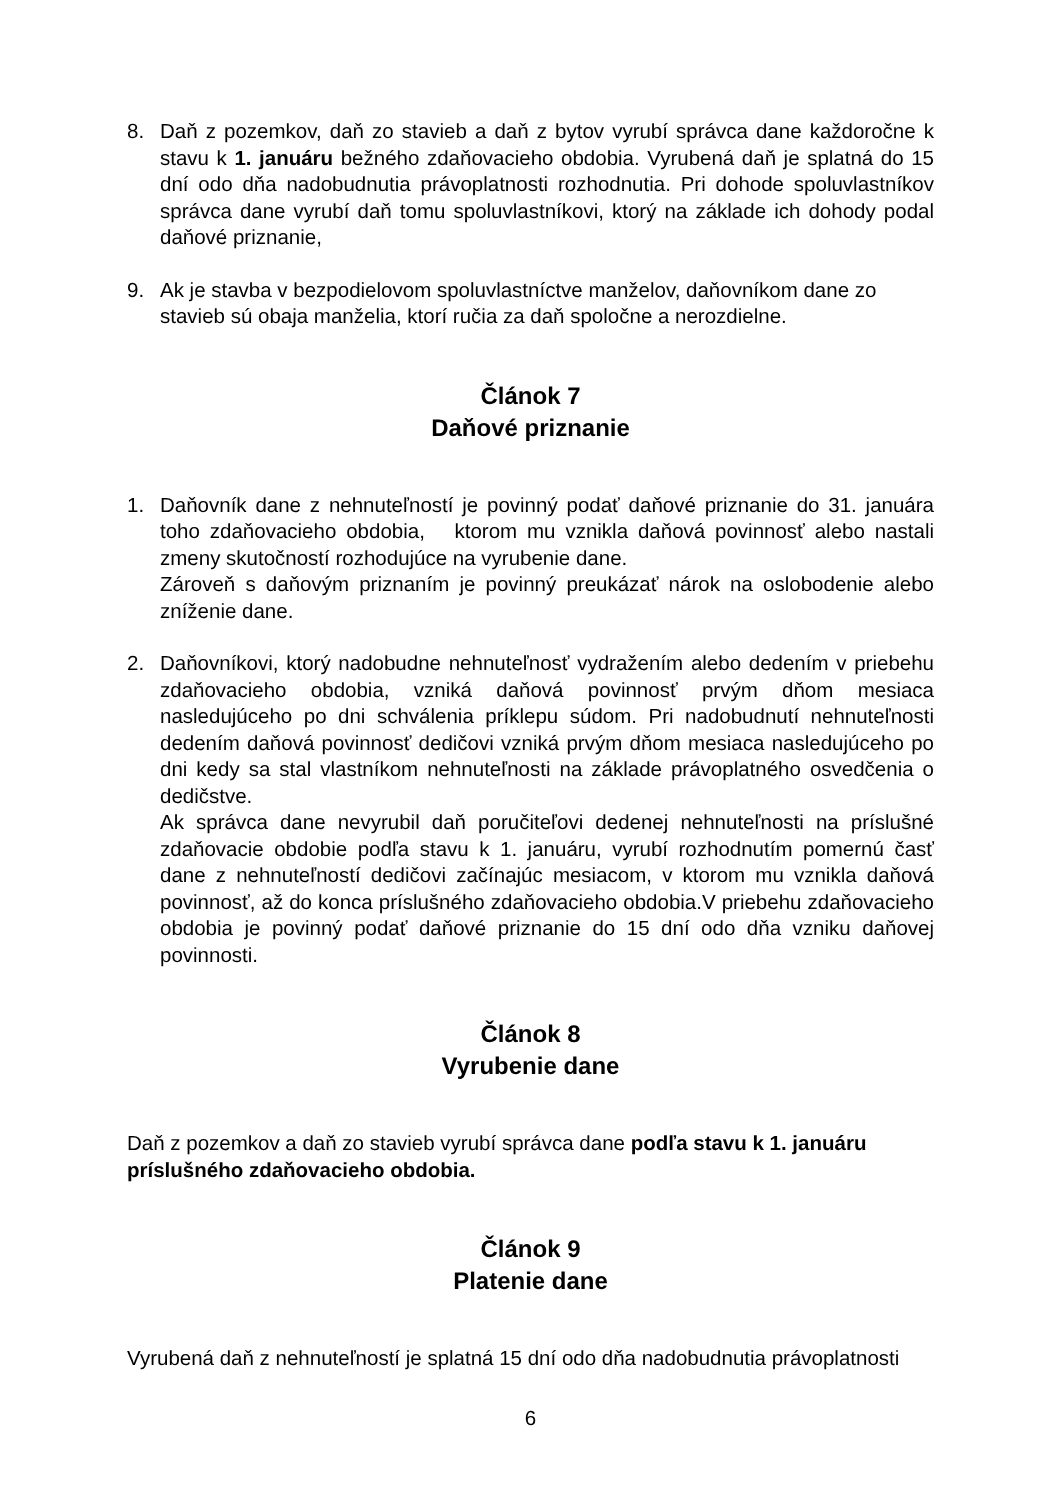8. Daň z pozemkov, daň zo stavieb a daň z bytov vyrubí správca dane každoročne k stavu k 1. januáru bežného zdaňovacieho obdobia. Vyrubená daň je splatná do 15 dní odo dňa nadobudnutia právoplatnosti rozhodnutia. Pri dohode spoluvlastníkov správca dane vyrubí daň tomu spoluvlastníkovi, ktorý na základe ich dohody podal daňové priznanie,
9. Ak je stavba v bezpodielovom spoluvlastníctve manželov, daňovníkom dane zo stavieb sú obaja manželia, ktorí ručia za daň spoločne a nerozdielne.
Článok 7
Daňové priznanie
1. Daňovník dane z nehnuteľností je povinný podať daňové priznanie do 31. januára toho zdaňovacieho obdobia, ktorom mu vznikla daňová povinnosť alebo nastali zmeny skutočností rozhodujúce na vyrubenie dane.
Zároveň s daňovým priznaním je povinný preukázať nárok na oslobodenie alebo zníženie dane.
2. Daňovníkovi, ktorý nadobudne nehnuteľnosť vydražením alebo dedením v priebehu zdaňovacieho obdobia, vzniká daňová povinnosť prvým dňom mesiaca nasledujúceho po dni schválenia príklepu súdom. Pri nadobudnutí nehnuteľnosti dedením daňová povinnosť dedičovi vzniká prvým dňom mesiaca nasledujúceho po dni kedy sa stal vlastníkom nehnuteľnosti na základe právoplatného osvedčenia o dedičstve.
Ak správca dane nevyrubil daň poručiteľovi dedenej nehnuteľnosti na príslušné zdaňovacie obdobie podľa stavu k 1. januáru, vyrubí rozhodnutím pomernú časť dane z nehnuteľností dedičovi začínajúc mesiacom, v ktorom mu vznikla daňová povinnosť, až do konca príslušného zdaňovacieho obdobia.V priebehu zdaňovacieho obdobia je povinný podať daňové priznanie do 15 dní odo dňa vzniku daňovej povinnosti.
Článok 8
Vyrubenie dane
Daň z pozemkov a daň zo stavieb vyrubí správca dane podľa stavu k 1. januáru príslušného zdaňovacieho obdobia.
Článok 9
Platenie dane
Vyrubená daň z nehnuteľností je splatná 15 dní odo dňa nadobudnutia právoplatnosti
6